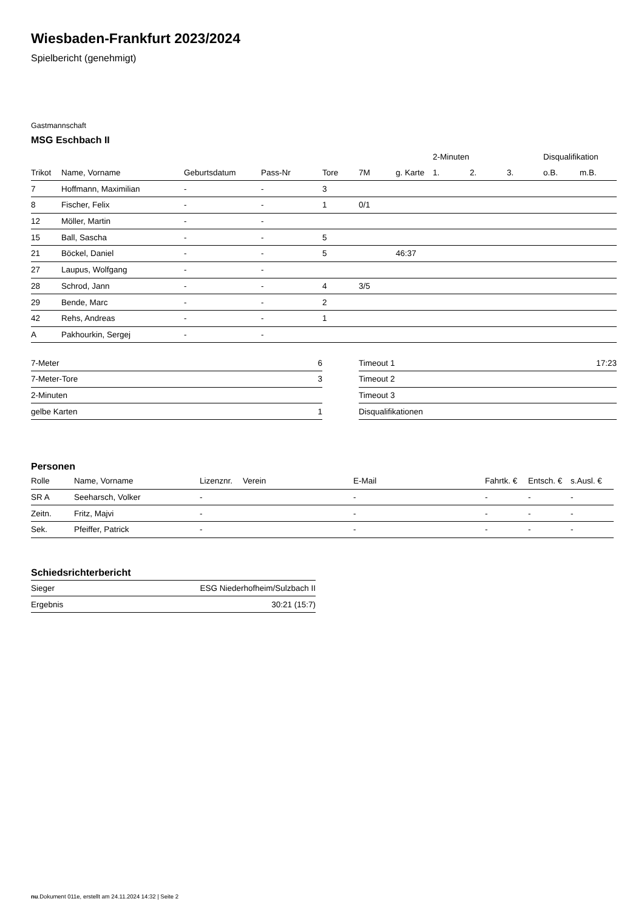Wiesbaden-Frankfurt 2023/2024
Spielbericht (genehmigt)
Gastmannschaft
MSG Eschbach II
| | | | | | | | 2-Minuten | | | Disqualifikation | |
| --- | --- | --- | --- | --- | --- | --- | --- | --- | --- | --- | --- |
| Trikot | Name, Vorname | Geburtsdatum | Pass-Nr | Tore | 7M | g. Karte | 1. | 2. | 3. | o.B. | m.B. |
| 7 | Hoffmann, Maximilian | - | - | 3 | | | | | | | |
| 8 | Fischer, Felix | - | - | 1 | 0/1 | | | | | | |
| 12 | Möller, Martin | - | - | | | | | | | | |
| 15 | Ball, Sascha | - | - | 5 | | | | | | | |
| 21 | Böckel, Daniel | - | - | 5 | | 46:37 | | | | | |
| 27 | Laupus, Wolfgang | - | - | | | | | | | | |
| 28 | Schrod, Jann | - | - | 4 | 3/5 | | | | | | |
| 29 | Bende, Marc | - | - | 2 | | | | | | | |
| 42 | Rehs, Andreas | - | - | 1 | | | | | | | |
| A | Pakhourkin, Sergej | - | - | | | | | | | | |
| 7-Meter | 6 |
| 7-Meter-Tore | 3 |
| 2-Minuten | |
| gelbe Karten | 1 |
| Timeout 1 | 17:23 |
| Timeout 2 | |
| Timeout 3 | |
| Disqualifikationen | |
Personen
| Rolle | Name, Vorname | Lizenznr. | Verein | E-Mail | Fahrtk. € | Entsch. € | s.Ausl. € |
| --- | --- | --- | --- | --- | --- | --- | --- |
| SR A | Seeharsch, Volker | - | | - | - | - | - |
| Zeitn. | Fritz, Majvi | - | | - | - | - | - |
| Sek. | Pfeiffer, Patrick | - | | - | - | - | - |
Schiedsrichterbericht
| Sieger | ESG Niederhofheim/Sulzbach II |
| Ergebnis | 30:21 (15:7) |
nu.Dokument 011e, erstellt am 24.11.2024 14:32 | Seite 2